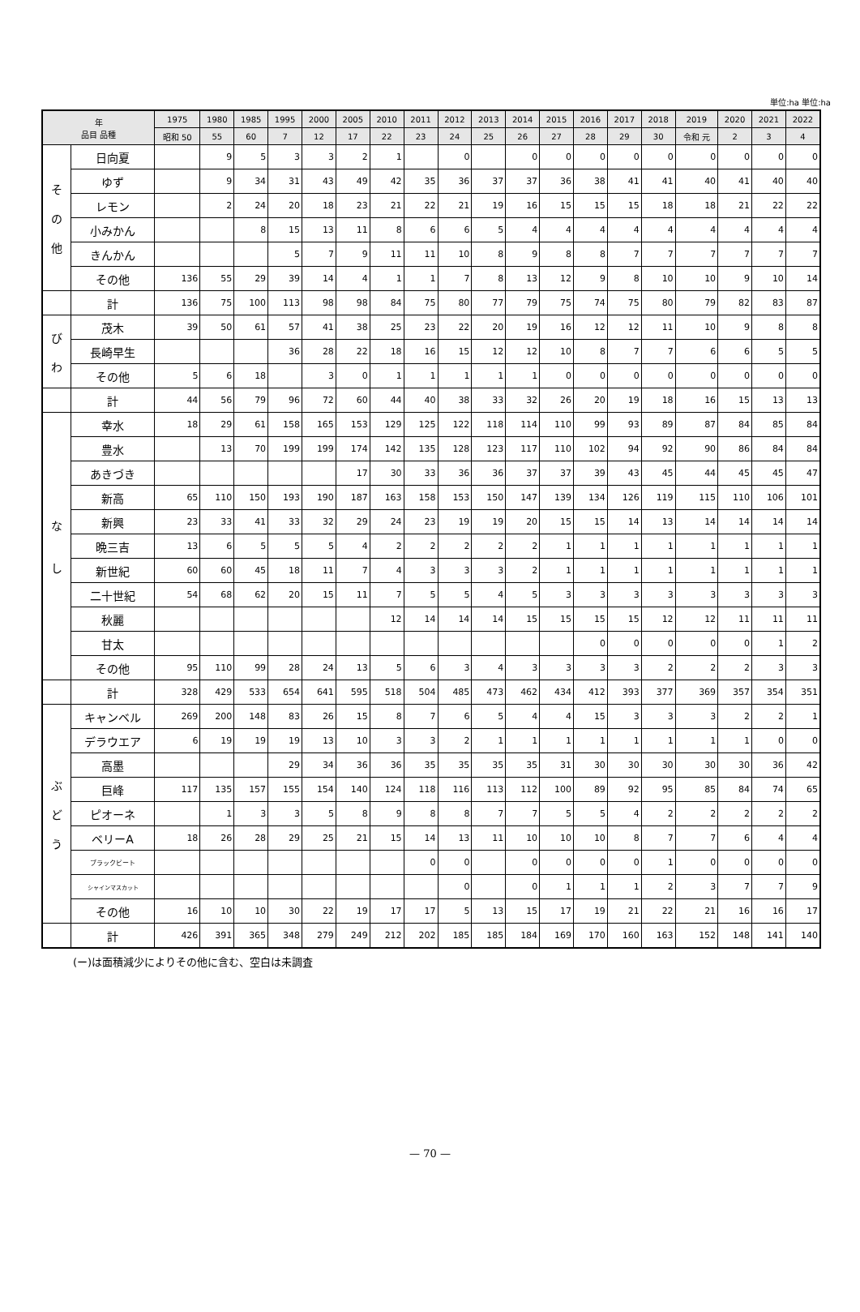単位:ha 単位:ha
| 年 品目 品種 | | 1975 | 1980 | 1985 | 1995 | 2000 | 2005 | 2010 | 2011 | 2012 | 2013 | 2014 | 2015 | 2016 | 2017 | 2018 | 2019 | 2020 | 2021 | 2022 |
| --- | --- | --- | --- | --- | --- | --- | --- | --- | --- | --- | --- | --- | --- | --- | --- | --- | --- | --- | --- | --- |
| | | 昭和 50 | 55 | 60 | 7 | 12 | 17 | 22 | 23 | 24 | 25 | 26 | 27 | 28 | 29 | 30 | 令和 元 | 2 | 3 | 4 |
| そ の 他 | 日向夏 | | 9 | 5 | 3 | 3 | 2 | 1 | | 0 | | 0 | 0 | 0 | 0 | 0 | 0 | 0 | 0 | 0 |
| | ゆず | | 9 | 34 | 31 | 43 | 49 | 42 | 35 | 36 | 37 | 37 | 36 | 38 | 41 | 41 | 40 | 41 | 40 | 40 |
| | レモン | | 2 | 24 | 20 | 18 | 23 | 21 | 22 | 21 | 19 | 16 | 15 | 15 | 15 | 18 | 18 | 21 | 22 | 22 |
| | 小みかん | | | 8 | 15 | 13 | 11 | 8 | 6 | 6 | 5 | 4 | 4 | 4 | 4 | 4 | 4 | 4 | 4 | 4 |
| | きんかん | | | | 5 | 7 | 9 | 11 | 11 | 10 | 8 | 9 | 8 | 8 | 7 | 7 | 7 | 7 | 7 | 7 |
| | その他 | 136 | 55 | 29 | 39 | 14 | 4 | 1 | 1 | 7 | 8 | 13 | 12 | 9 | 8 | 10 | 10 | 9 | 10 | 14 |
| | 計 | 136 | 75 | 100 | 113 | 98 | 98 | 84 | 75 | 80 | 77 | 79 | 75 | 74 | 75 | 80 | 79 | 82 | 83 | 87 |
| び わ | 茂木 | 39 | 50 | 61 | 57 | 41 | 38 | 25 | 23 | 22 | 20 | 19 | 16 | 12 | 12 | 11 | 10 | 9 | 8 | 8 |
| | 長崎早生 | | | | 36 | 28 | 22 | 18 | 16 | 15 | 12 | 12 | 10 | 8 | 7 | 7 | 6 | 6 | 5 | 5 |
| | その他 | 5 | 6 | 18 | | 3 | 0 | 1 | 1 | 1 | 1 | 1 | 0 | 0 | 0 | 0 | 0 | 0 | 0 | 0 |
| | 計 | 44 | 56 | 79 | 96 | 72 | 60 | 44 | 40 | 38 | 33 | 32 | 26 | 20 | 19 | 18 | 16 | 15 | 13 | 13 |
| な し | 幸水 | 18 | 29 | 61 | 158 | 165 | 153 | 129 | 125 | 122 | 118 | 114 | 110 | 99 | 93 | 89 | 87 | 84 | 85 | 84 |
| | 豊水 | | 13 | 70 | 199 | 199 | 174 | 142 | 135 | 128 | 123 | 117 | 110 | 102 | 94 | 92 | 90 | 86 | 84 | 84 |
| | あきづき | | | | | | 17 | 30 | 33 | 36 | 36 | 37 | 37 | 39 | 43 | 45 | 44 | 45 | 45 | 47 |
| | 新高 | 65 | 110 | 150 | 193 | 190 | 187 | 163 | 158 | 153 | 150 | 147 | 139 | 134 | 126 | 119 | 115 | 110 | 106 | 101 |
| | 新興 | 23 | 33 | 41 | 33 | 32 | 29 | 24 | 23 | 19 | 19 | 20 | 15 | 15 | 14 | 13 | 14 | 14 | 14 | 14 |
| | 晩三吉 | 13 | 6 | 5 | 5 | 5 | 4 | 2 | 2 | 2 | 2 | 2 | 1 | 1 | 1 | 1 | 1 | 1 | 1 | 1 |
| | 新世紀 | 60 | 60 | 45 | 18 | 11 | 7 | 4 | 3 | 3 | 3 | 2 | 1 | 1 | 1 | 1 | 1 | 1 | 1 | 1 |
| | 二十世紀 | 54 | 68 | 62 | 20 | 15 | 11 | 7 | 5 | 5 | 4 | 5 | 3 | 3 | 3 | 3 | 3 | 3 | 3 | 3 |
| | 秋麗 | | | | | | | 12 | 14 | 14 | 14 | 15 | 15 | 15 | 15 | 12 | 12 | 11 | 11 | 11 |
| | 甘太 | | | | | | | | | | | | | 0 | 0 | 0 | 0 | 0 | 1 | 2 |
| | その他 | 95 | 110 | 99 | 28 | 24 | 13 | 5 | 6 | 3 | 4 | 3 | 3 | 3 | 3 | 2 | 2 | 2 | 3 | 3 |
| | 計 | 328 | 429 | 533 | 654 | 641 | 595 | 518 | 504 | 485 | 473 | 462 | 434 | 412 | 393 | 377 | 369 | 357 | 354 | 351 |
| ぶ ど う | キャンベル | 269 | 200 | 148 | 83 | 26 | 15 | 8 | 7 | 6 | 5 | 4 | 4 | 15 | 3 | 3 | 3 | 2 | 2 | 1 |
| | デラウエア | 6 | 19 | 19 | 19 | 13 | 10 | 3 | 3 | 2 | 1 | 1 | 1 | 1 | 1 | 1 | 1 | 1 | 0 | 0 |
| | 高墨 | | | | 29 | 34 | 36 | 36 | 35 | 35 | 35 | 35 | 31 | 30 | 30 | 30 | 30 | 30 | 36 | 42 |
| | 巨峰 | 117 | 135 | 157 | 155 | 154 | 140 | 124 | 118 | 116 | 113 | 112 | 100 | 89 | 92 | 95 | 85 | 84 | 74 | 65 |
| | ピオーネ | | 1 | 3 | 3 | 5 | 8 | 9 | 8 | 8 | 7 | 7 | 5 | 5 | 4 | 2 | 2 | 2 | 2 | 2 |
| | ベリーA | 18 | 26 | 28 | 29 | 25 | 21 | 15 | 14 | 13 | 11 | 10 | 10 | 10 | 8 | 7 | 7 | 6 | 4 | 4 |
| | ブラックビート | | | | | | | | 0 | 0 | | 0 | 0 | 0 | 0 | 1 | 0 | 0 | 0 | 0 |
| | シャインマスカット | | | | | | | | | 0 | | 0 | 1 | 1 | 1 | 2 | 3 | 7 | 7 | 9 |
| | その他 | 16 | 10 | 10 | 30 | 22 | 19 | 17 | 17 | 5 | 13 | 15 | 17 | 19 | 21 | 22 | 21 | 16 | 16 | 17 |
| | 計 | 426 | 391 | 365 | 348 | 279 | 249 | 212 | 202 | 185 | 185 | 184 | 169 | 170 | 160 | 163 | 152 | 148 | 141 | 140 |
(ー)は面積減少によりその他に含む、空白は未調査
— 70 —